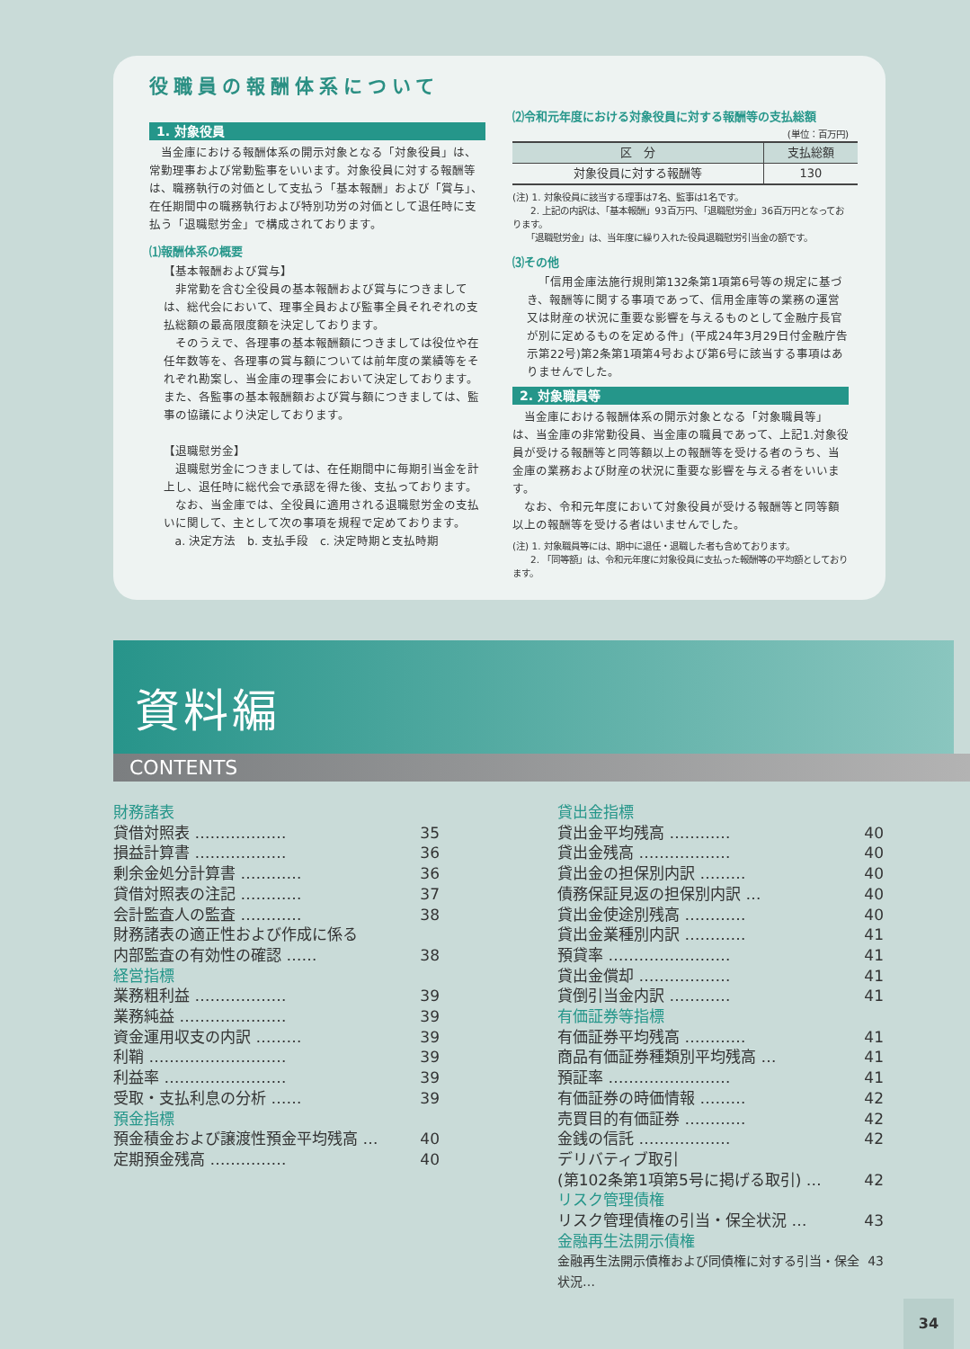役職員の報酬体系について
1. 対象役員
当金庫における報酬体系の開示対象となる「対象役員」は、常勤理事および常勤監事をいいます。対象役員に対する報酬等は、職務執行の対価として支払う「基本報酬」および「賞与」、在任期間中の職務執行および特別功労の対価として退任時に支払う「退職慰労金」で構成されております。
⑴報酬体系の概要
【基本報酬および賞与】
非常勤を含む全役員の基本報酬および賞与につきましては、総代会において、理事全員および監事全員それぞれの支払総額の最高限度額を決定しております。
そのうえで、各理事の基本報酬額につきましては役位や在任年数等を、各理事の賞与額については前年度の業績等をそれぞれ勘案し、当金庫の理事会において決定しております。また、各監事の基本報酬額および賞与額につきましては、監事の協議により決定しております。
【退職慰労金】
退職慰労金につきましては、在任期間中に毎期引当金を計上し、退任時に総代会で承認を得た後、支払っております。
なお、当金庫では、全役員に適用される退職慰労金の支払いに関して、主として次の事項を規程で定めております。
a. 決定方法　b. 支払手段　c. 決定時期と支払時期
⑵令和元年度における対象役員に対する報酬等の支払総額
(単位：百万円)
| 区 分 | 支払総額 |
| --- | --- |
| 対象役員に対する報酬等 | 130 |
(注) 1. 対象役員に該当する理事は7名、監事は1名です。
　　2. 上記の内訳は、「基本報酬」93百万円、「退職慰労金」36百万円となっております。
　　「退職慰労金」は、当年度に繰り入れた役員退職慰労引当金の額です。
⑶その他
「信用金庫法施行規則第132条第1項第6号等の規定に基づき、報酬等に関する事項であって、信用金庫等の業務の運営又は財産の状況に重要な影響を与えるものとして金融庁長官が別に定めるものを定める件」(平成24年3月29日付金融庁告示第22号)第2条第1項第4号および第6号に該当する事項はありませんでした。
2. 対象職員等
当金庫における報酬体系の開示対象となる「対象職員等」は、当金庫の非常勤役員、当金庫の職員であって、上記1.対象役員が受ける報酬等と同等額以上の報酬等を受ける者のうち、当金庫の業務および財産の状況に重要な影響を与える者をいいます。
なお、令和元年度において対象役員が受ける報酬等と同等額以上の報酬等を受ける者はいませんでした。
(注) 1. 対象職員等には、期中に退任・退職した者も含めております。
　　2. 「同等額」は、令和元年度に対象役員に支払った報酬等の平均額としております。
資料編
CONTENTS
財務諸表
貸借対照表 ……………… 35
損益計算書 ……………… 36
剰余金処分計算書 ………… 36
貸借対照表の注記 ………… 37
会計監査人の監査 ………… 38
財務諸表の適正性および作成に係る
内部監査の有効性の確認 …… 38
経営指標
業務粗利益 ……………… 39
業務純益 ………………… 39
資金運用収支の内訳 ……… 39
利鞘 ……………………… 39
利益率 …………………… 39
受取・支払利息の分析 …… 39
預金指標
預金積金および譲渡性預金平均残高 … 40
定期預金残高 …………… 40
貸出金指標
貸出金平均残高 ………… 40
貸出金残高 ……………… 40
貸出金の担保別内訳 ……… 40
債務保証見返の担保別内訳 … 40
貸出金使途別残高 ………… 40
貸出金業種別内訳 ………… 41
預貸率 …………………… 41
貸出金償却 ……………… 41
貸倒引当金内訳 ………… 41
有価証券等指標
有価証券平均残高 ………… 41
商品有価証券種類別平均残高 … 41
預証率 …………………… 41
有価証券の時価情報 ……… 42
売買目的有価証券 ………… 42
金銭の信託 ……………… 42
デリバティブ取引
(第102条第1項第5号に掲げる取引) … 42
リスク管理債権
リスク管理債権の引当・保全状況 … 43
金融再生法開示債権
金融再生法開示債権および同債権に対する引当・保全状況… 43
34